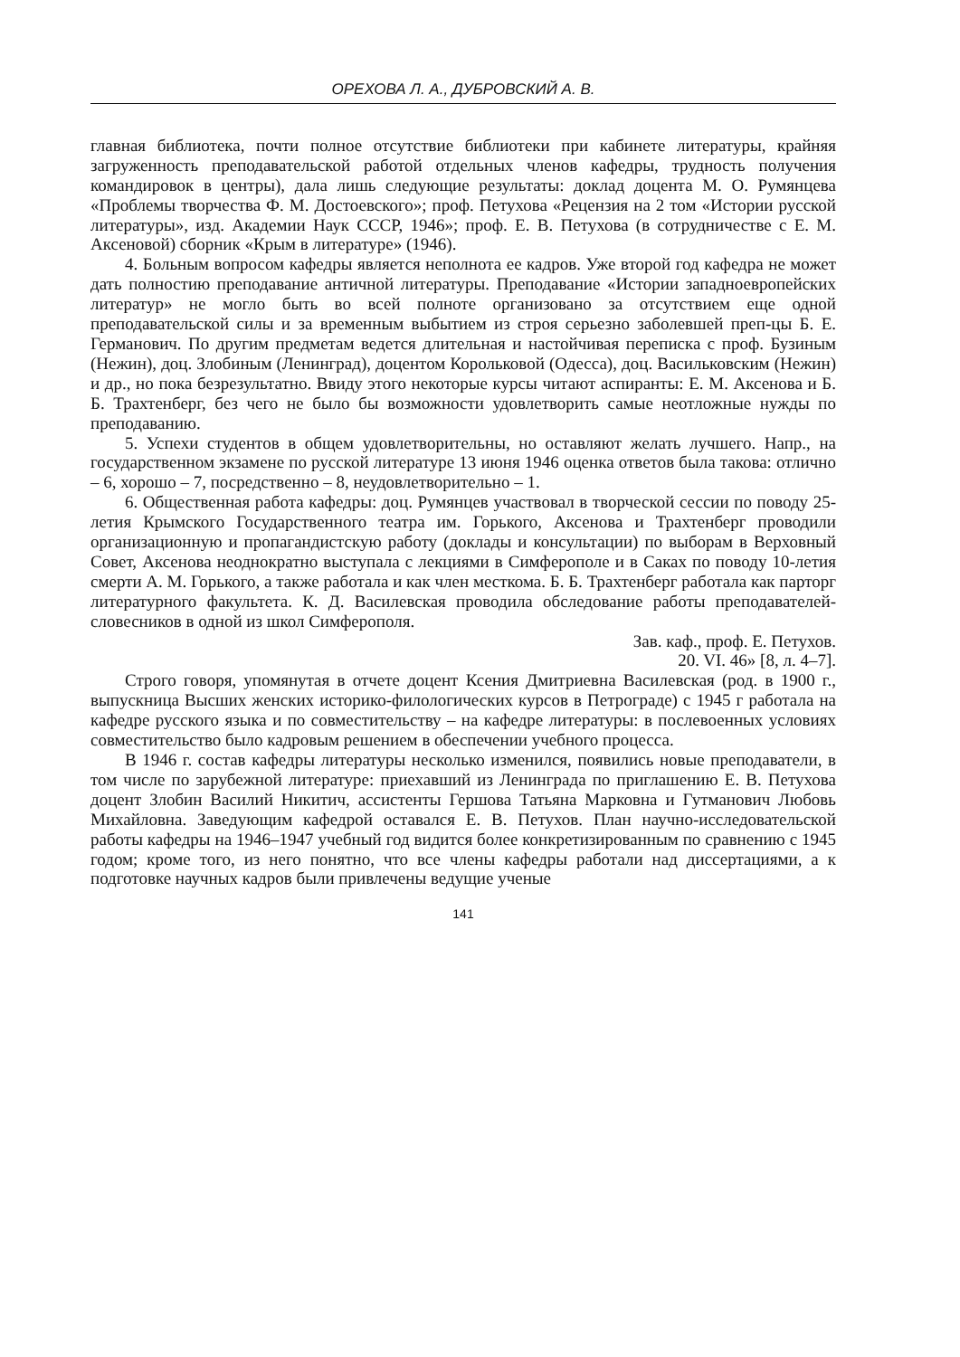ОРЕХОВА Л. А., ДУБРОВСКИЙ А. В.
главная библиотека, почти полное отсутствие библиотеки при кабинете литературы, крайняя загруженность преподавательской работой отдельных членов кафедры, трудность получения командировок в центры), дала лишь следующие результаты: доклад доцента М. О. Румянцева «Проблемы творчества Ф. М. Достоевского»; проф. Петухова «Рецензия на 2 том «Истории русской литературы», изд. Академии Наук СССР, 1946»; проф. Е. В. Петухова (в сотрудничестве с Е. М. Аксеновой) сборник «Крым в литературе» (1946).
4. Больным вопросом кафедры является неполнота ее кадров. Уже второй год кафедра не может дать полностию преподавание античной литературы. Преподавание «Истории западноевропейских литератур» не могло быть во всей полноте организовано за отсутствием еще одной преподавательской силы и за временным выбытием из строя серьезно заболевшей преп-цы Б. Е. Германович. По другим предметам ведется длительная и настойчивая переписка с проф. Бузиным (Нежин), доц. Злобиным (Ленинград), доцентом Корольковой (Одесса), доц. Васильковским (Нежин) и др., но пока безрезультатно. Ввиду этого некоторые курсы читают аспиранты: Е. М. Аксенова и Б. Б. Трахтенберг, без чего не было бы возможности удовлетворить самые неотложные нужды по преподаванию.
5. Успехи студентов в общем удовлетворительны, но оставляют желать лучшего. Напр., на государственном экзамене по русской литературе 13 июня 1946 оценка ответов была такова: отлично – 6, хорошо – 7, посредственно – 8, неудовлетворительно – 1.
6. Общественная работа кафедры: доц. Румянцев участвовал в творческой сессии по поводу 25-летия Крымского Государственного театра им. Горького, Аксенова и Трахтенберг проводили организационную и пропагандистскую работу (доклады и консультации) по выборам в Верховный Совет, Аксенова неоднократно выступала с лекциями в Симферополе и в Саках по поводу 10-летия смерти А. М. Горького, а также работала и как член месткома. Б. Б. Трахтенберг работала как парторг литературного факультета. К. Д. Василевская проводила обследование работы преподавателей-словесников в одной из школ Симферополя.
Зав. каф., проф. Е. Петухов.
20. VI. 46» [8, л. 4–7].
Строго говоря, упомянутая в отчете доцент Ксения Дмитриевна Василевская (род. в 1900 г., выпускница Высших женских историко-филологических курсов в Петрограде) с 1945 г работала на кафедре русского языка и по совместительству – на кафедре литературы: в послевоенных условиях совместительство было кадровым решением в обеспечении учебного процесса.
В 1946 г. состав кафедры литературы несколько изменился, появились новые преподаватели, в том числе по зарубежной литературе: приехавший из Ленинграда по приглашению Е. В. Петухова доцент Злобин Василий Никитич, ассистенты Гершова Татьяна Марковна и Гутманович Любовь Михайловна. Заведующим кафедрой оставался Е. В. Петухов. План научно-исследовательской работы кафедры на 1946–1947 учебный год видится более конкретизированным по сравнению с 1945 годом; кроме того, из него понятно, что все члены кафедры работали над диссертациями, а к подготовке научных кадров были привлечены ведущие ученые
141